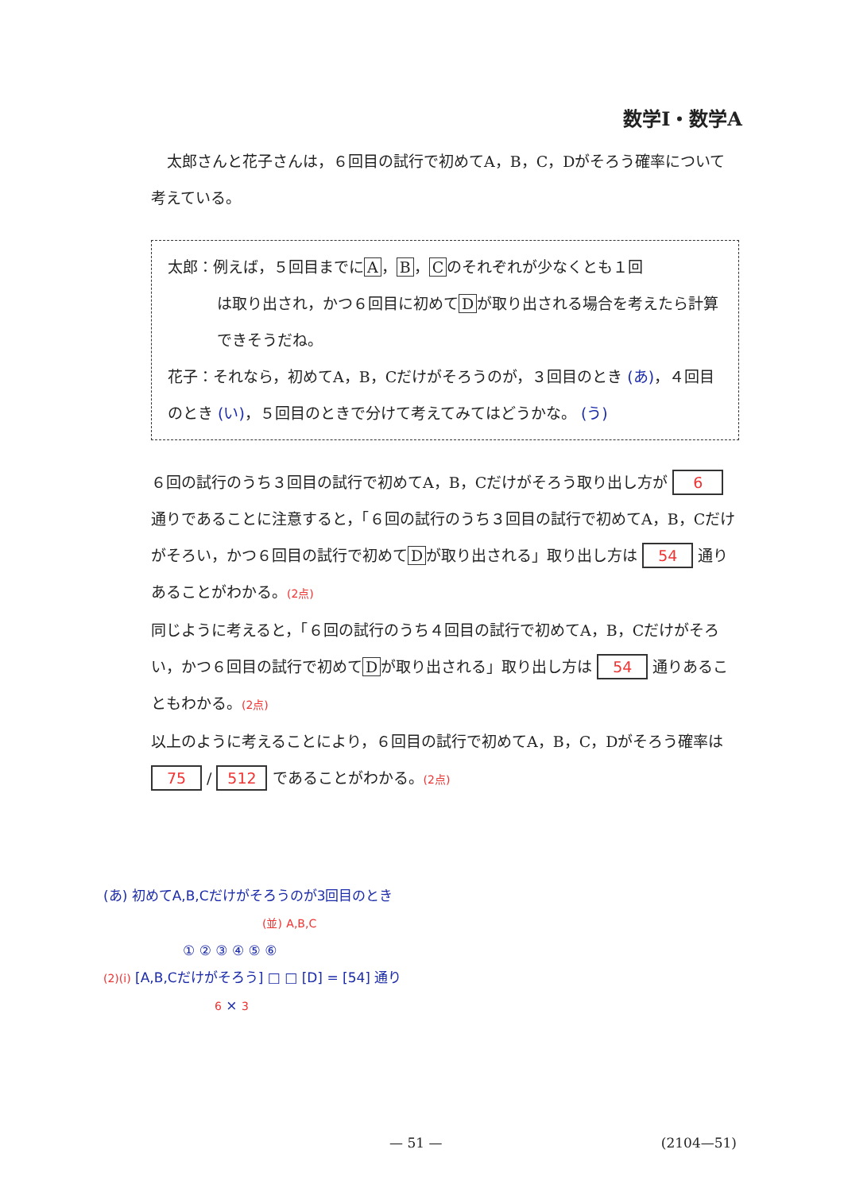数学Ⅰ・数学A
太郎さんと花子さんは，６回目の試行で初めてA，B，C，Dがそろう確率について考えている。
太郎：例えば，５回目までに A ， B ， C のそれぞれが少なくとも１回
は取り出され，かつ６回目に初めて D が取り出される場合を考えたら計算できそうだね。
花子：それなら，初めてA，B，Cだけがそろうのが，３回目のとき (あ)，４回目のとき (い)，５回目のときで分けて考えてみてはどうかな。 (う)
６回の試行のうち３回目の試行で初めてA，B，Cだけがそろう取り出し方が 6 通りであることに注意すると，「６回の試行のうち３回目の試行で初めてA，B，Cだけがそろい，かつ６回目の試行で初めて D が取り出される」取り出し方は 54 通りあることがわかる。(2点)
同じように考えると，「６回の試行のうち４回目の試行で初めてA，B，Cだけがそろい，かつ６回目の試行で初めて D が取り出される」取り出し方は 54 通りあることもわかる。(2点)
以上のように考えることにより，６回目の試行で初めてA，B，C，Dがそろう確率は 75 / 512 であることがわかる。(2点)
(あ) 初めてA,B,Cだけがそろうのが3回目のとき
(並) A,B,C
① ② ③ ④ ⑤ ⑥
(2)(i) [A,B,Cだけがそろう] □ □ [D] = [54] 通り
6 × 3
— 51 — (2104—51)